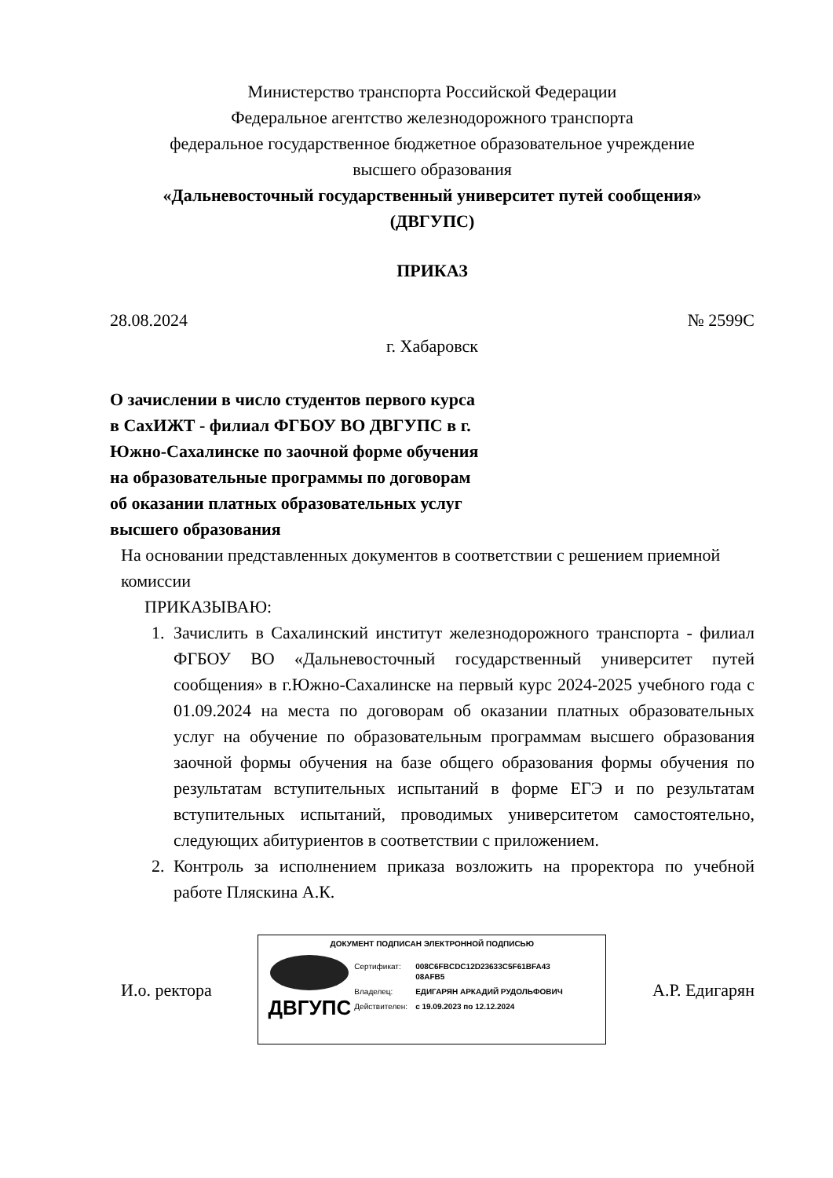Министерство транспорта Российской Федерации
Федеральное агентство железнодорожного транспорта
федеральное государственное бюджетное образовательное учреждение
высшего образования
«Дальневосточный государственный университет путей сообщения»
(ДВГУПС)
ПРИКАЗ
28.08.2024 № 2599С
г. Хабаровск
О зачислении в число студентов первого курса в СахИЖТ - филиал ФГБОУ ВО ДВГУПС в г. Южно-Сахалинске по заочной форме обучения на образовательные программы по договорам об оказании платных образовательных услуг высшего образования
На основании представленных документов в соответствии с решением приемной комиссии
ПРИКАЗЫВАЮ:
1. Зачислить в Сахалинский институт железнодорожного транспорта - филиал ФГБОУ ВО «Дальневосточный государственный университет путей сообщения» в г.Южно-Сахалинске на первый курс 2024-2025 учебного года с 01.09.2024 на места по договорам об оказании платных образовательных услуг на обучение по образовательным программам высшего образования заочной формы обучения на базе общего образования формы обучения по результатам вступительных испытаний в форме ЕГЭ и по результатам вступительных испытаний, проводимых университетом самостоятельно, следующих абитуриентов в соответствии с приложением.
2. Контроль за исполнением приказа возложить на проректора по учебной работе Пляскина А.К.
И.о. ректора
ДОКУМЕНТ ПОДПИСАН ЭЛЕКТРОННОЙ ПОДПИСЬЮ
ДВГУПС
| Сертификат: | 008C6FBCDC12D23633C5F61BFA43 08AFB5 |
| Владелец: | ЕДИГАРЯН АРКАДИЙ РУДОЛЬФОВИЧ |
| Действителен: | с 19.09.2023 по 12.12.2024 |
А.Р. Едигарян